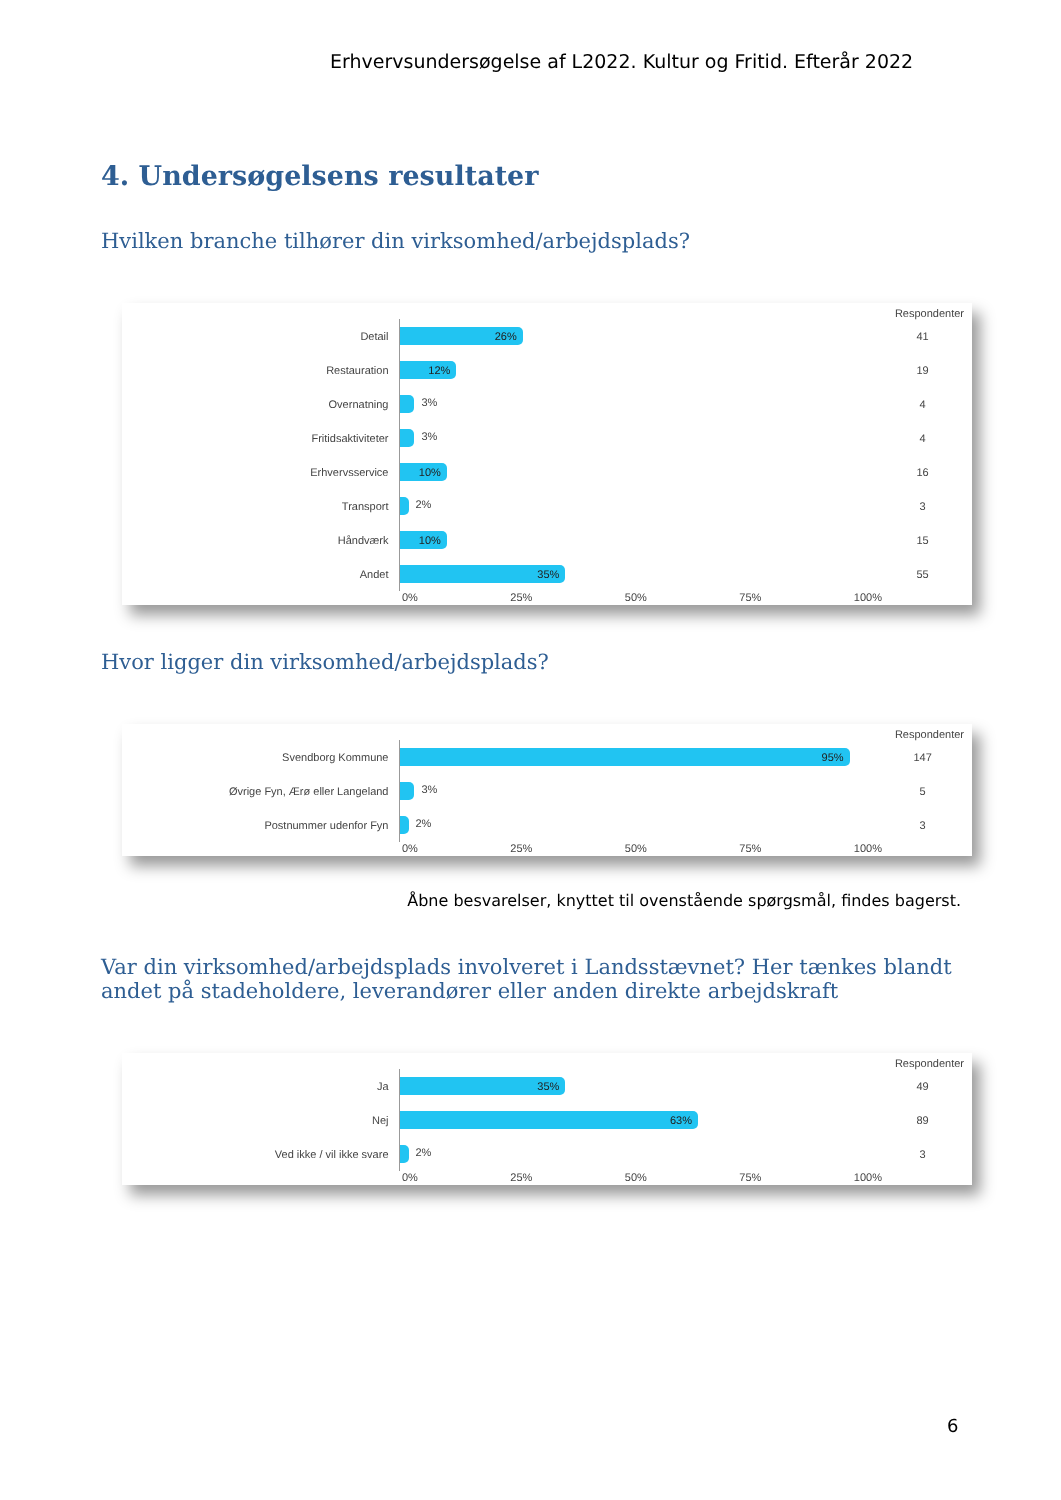Erhvervsundersøgelse af L2022. Kultur og Fritid. Efterår 2022
4. Undersøgelsens resultater
Hvilken branche tilhører din virksomhed/arbejdsplads?
Respondenter
Detail
26%
41
Restauration
12%
19
Overnatning
3%
4
Fritidsaktiviteter
3%
4
Erhvervsservice
10%
16
Transport
2%
3
Håndværk
10%
15
Andet
35%
55
0% 25% 50% 75% 100%
Hvor ligger din virksomhed/arbejdsplads?
Respondenter
Svendborg Kommune
95%
147
Øvrige Fyn, Ærø eller Langeland
3%
5
Postnummer udenfor Fyn
2%
3
0% 25% 50% 75% 100%
Åbne besvarelser, knyttet til ovenstående spørgsmål, findes bagerst.
Var din virksomhed/arbejdsplads involveret i Landsstævnet? Her tænkes blandt andet på stadeholdere, leverandører eller anden direkte arbejdskraft
Respondenter
Ja
35%
49
Nej
63%
89
Ved ikke / vil ikke svare
2%
3
0% 25% 50% 75% 100%
6